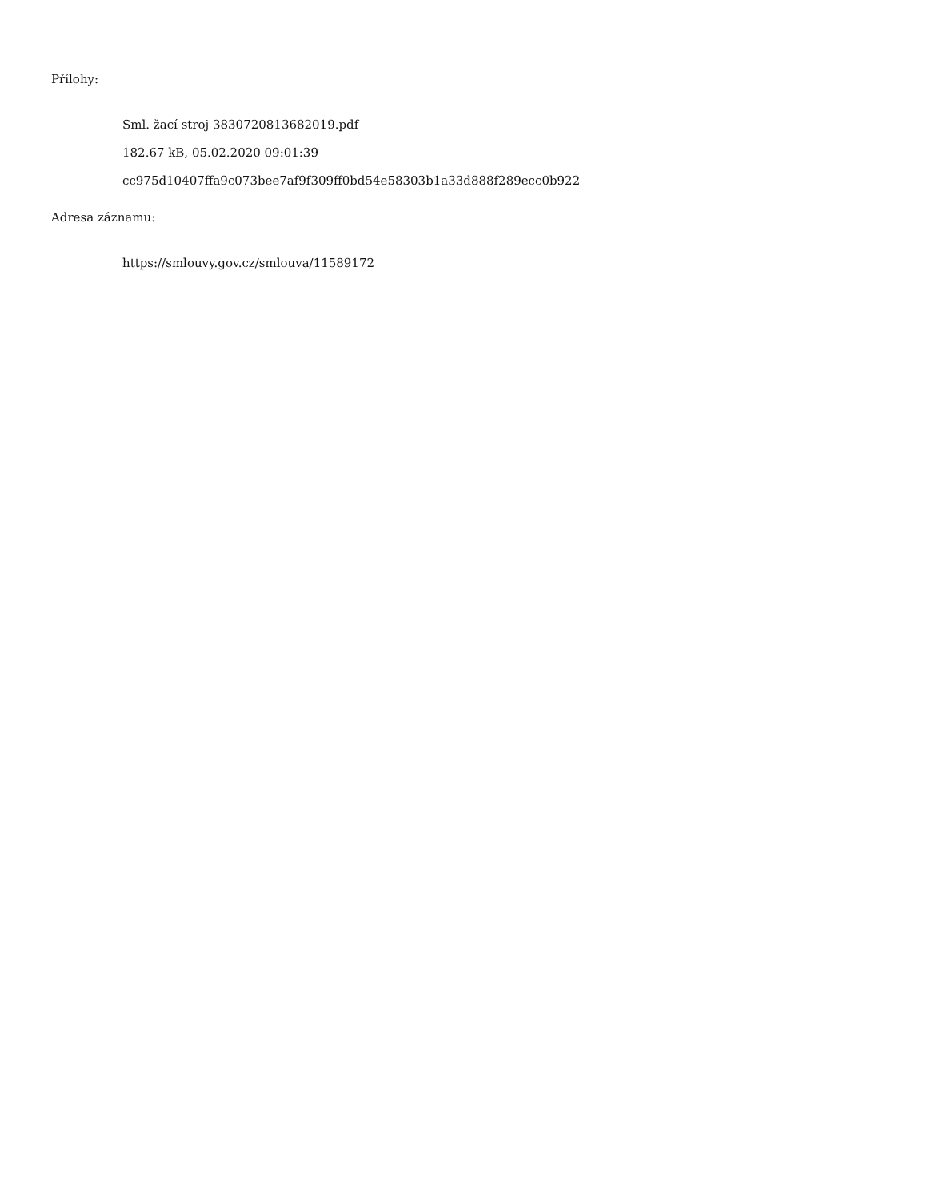Přílohy:
Sml. žací stroj 3830720813682019.pdf
182.67 kB, 05.02.2020 09:01:39
cc975d10407ffa9c073bee7af9f309ff0bd54e58303b1a33d888f289ecc0b922
Adresa záznamu:
https://smlouvy.gov.cz/smlouva/11589172